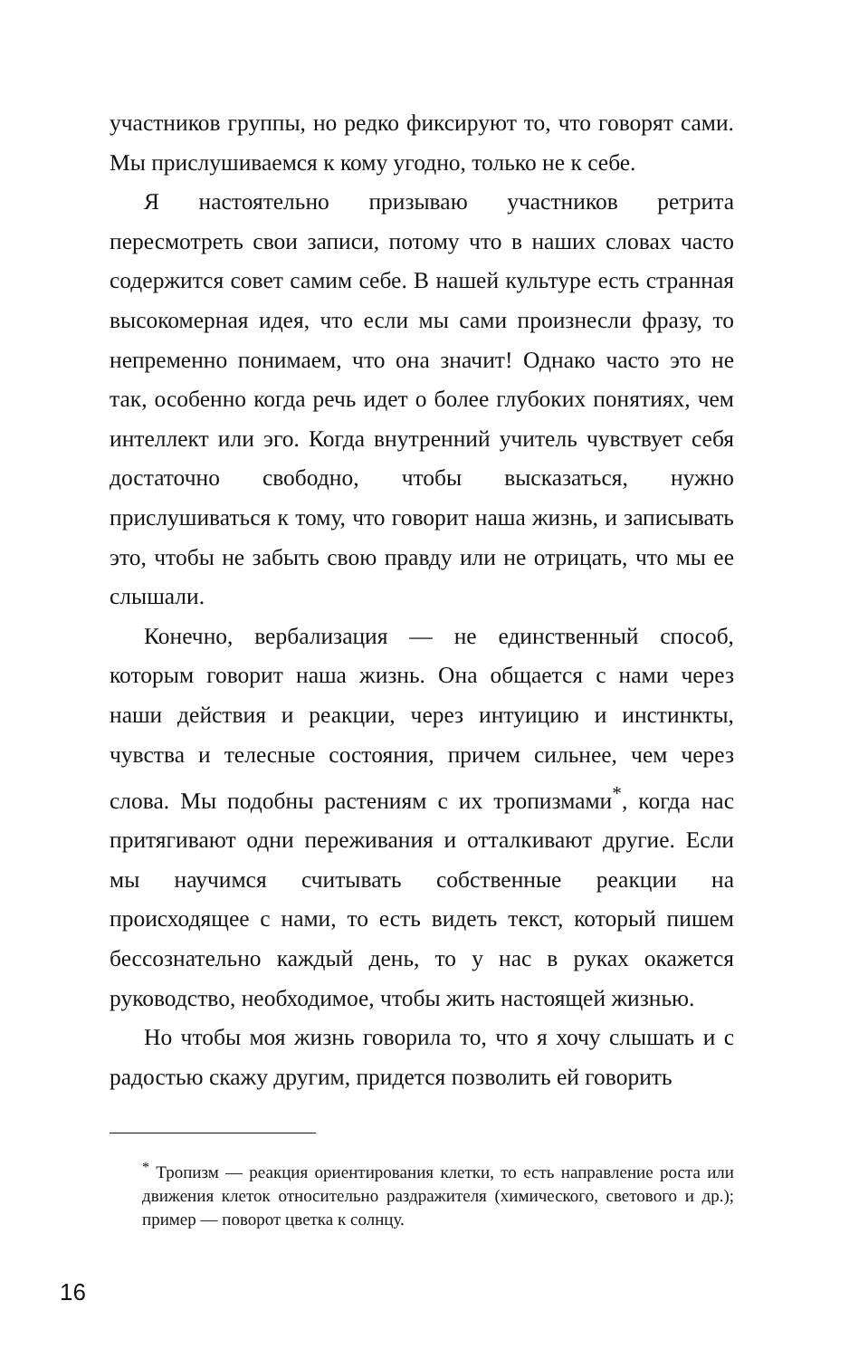участников группы, но редко фиксируют то, что говорят сами. Мы прислушиваемся к кому угодно, только не к себе.
Я настоятельно призываю участников ретрита пересмотреть свои записи, потому что в наших словах часто содержится совет самим себе. В нашей культуре есть странная высокомерная идея, что если мы сами произнесли фразу, то непременно понимаем, что она значит! Однако часто это не так, особенно когда речь идет о более глубоких понятиях, чем интеллект или эго. Когда внутренний учитель чувствует себя достаточно свободно, чтобы высказаться, нужно прислушиваться к тому, что говорит наша жизнь, и записывать это, чтобы не забыть свою правду или не отрицать, что мы ее слышали.
Конечно, вербализация — не единственный способ, которым говорит наша жизнь. Она общается с нами через наши действия и реакции, через интуицию и инстинкты, чувства и телесные состояния, причем сильнее, чем через слова. Мы подобны растениям с их тропизмами<sup>*</sup>, когда нас притягивают одни переживания и отталкивают другие. Если мы научимся считывать собственные реакции на происходящее с нами, то есть видеть текст, который пишем бессознательно каждый день, то у нас в руках окажется руководство, необходимое, чтобы жить настоящей жизнью.
Но чтобы моя жизнь говорила то, что я хочу слышать и с радостью скажу другим, придется позволить ей говорить
<sup>*</sup> Тропизм — реакция ориентирования клетки, то есть направление роста или движения клеток относительно раздражителя (химического, светового и др.); пример — поворот цветка к солнцу.
16